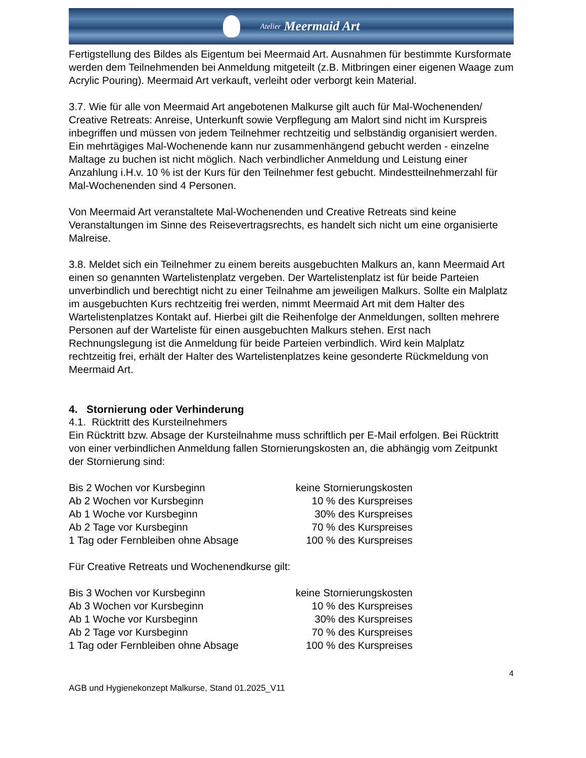Atelier Meermaid Art
Fertigstellung des Bildes als Eigentum bei Meermaid Art. Ausnahmen für bestimmte Kursformate werden dem Teilnehmenden bei Anmeldung mitgeteilt (z.B. Mitbringen einer eigenen Waage zum Acrylic Pouring). Meermaid Art verkauft, verleiht oder verborgt kein Material.
3.7. Wie für alle von Meermaid Art angebotenen Malkurse gilt auch für Mal-Wochenenden/ Creative Retreats: Anreise, Unterkunft sowie Verpflegung am Malort sind nicht im Kurspreis inbegriffen und müssen von jedem Teilnehmer rechtzeitig und selbständig organisiert werden. Ein mehrtägiges Mal-Wochenende kann nur zusammenhängend gebucht werden - einzelne Maltage zu buchen ist nicht möglich. Nach verbindlicher Anmeldung und Leistung einer Anzahlung i.H.v. 10 % ist der Kurs für den Teilnehmer fest gebucht. Mindestteilnehmerzahl für Mal-Wochenenden sind 4 Personen.
Von Meermaid Art veranstaltete Mal-Wochenenden und Creative Retreats sind keine Veranstaltungen im Sinne des Reisevertragsrechts, es handelt sich nicht um eine organisierte Malreise.
3.8. Meldet sich ein Teilnehmer zu einem bereits ausgebuchten Malkurs an, kann Meermaid Art einen so genannten Wartelistenplatz vergeben. Der Wartelistenplatz ist für beide Parteien unverbindlich und berechtigt nicht zu einer Teilnahme am jeweiligen Malkurs. Sollte ein Malplatz im ausgebuchten Kurs rechtzeitig frei werden, nimmt Meermaid Art mit dem Halter des Wartelistenplatzes Kontakt auf. Hierbei gilt die Reihenfolge der Anmeldungen, sollten mehrere Personen auf der Warteliste für einen ausgebuchten Malkurs stehen. Erst nach Rechnungslegung ist die Anmeldung für beide Parteien verbindlich. Wird kein Malplatz rechtzeitig frei, erhält der Halter des Wartelistenplatzes keine gesonderte Rückmeldung von Meermaid Art.
4. Stornierung oder Verhinderung
4.1. Rücktritt des Kursteilnehmers
Ein Rücktritt bzw. Absage der Kursteilnahme muss schriftlich per E-Mail erfolgen. Bei Rücktritt von einer verbindlichen Anmeldung fallen Stornierungskosten an, die abhängig vom Zeitpunkt der Stornierung sind:
| Bis 2 Wochen vor Kursbeginn | keine Stornierungskosten |
| Ab 2 Wochen vor Kursbeginn | 10 % des Kurspreises |
| Ab 1 Woche vor Kursbeginn | 30% des Kurspreises |
| Ab 2 Tage vor Kursbeginn | 70 % des Kurspreises |
| 1 Tag oder Fernbleiben ohne Absage | 100 % des Kurspreises |
Für Creative Retreats und Wochenendkurse gilt:
| Bis 3 Wochen vor Kursbeginn | keine Stornierungskosten |
| Ab 3 Wochen vor Kursbeginn | 10 % des Kurspreises |
| Ab 1 Woche vor Kursbeginn | 30% des Kurspreises |
| Ab 2 Tage vor Kursbeginn | 70 % des Kurspreises |
| 1 Tag oder Fernbleiben ohne Absage | 100 % des Kurspreises |
4
AGB und Hygienekonzept Malkurse, Stand 01.2025_V11